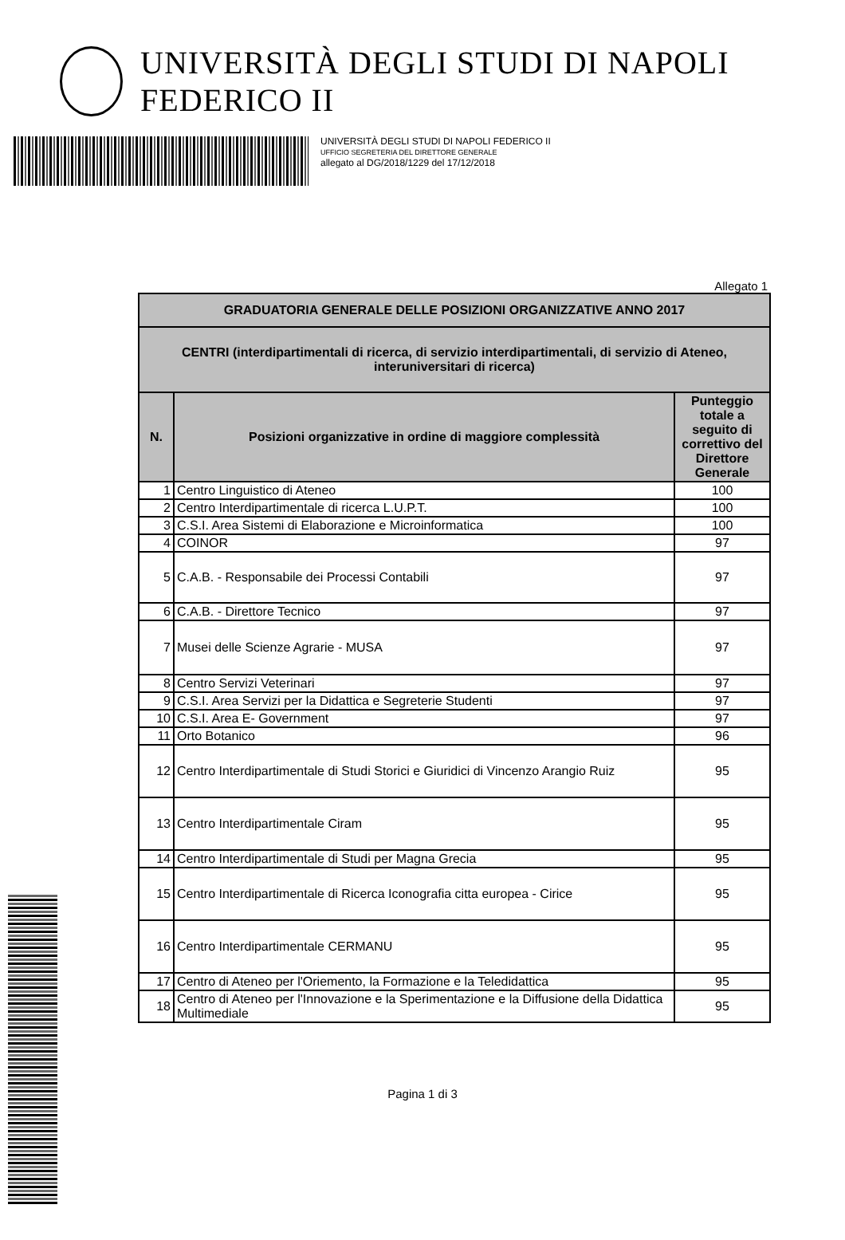UNIVERSITÀ DEGLI STUDI DI NAPOLI FEDERICO II
UNIVERSITÀ DEGLI STUDI DI NAPOLI FEDERICO II
UFFICIO SEGRETERIA DEL DIRETTORE GENERALE
allegato al DG/2018/1229 del 17/12/2018
Allegato 1
| GRADUATORIA GENERALE DELLE POSIZIONI ORGANIZZATIVE ANNO 2017 | | |
| --- | --- | --- |
| CENTRI (interdipartimentali di ricerca, di servizio interdipartimentali, di servizio di Ateneo, interuniversitari di ricerca) | | |
| N. | Posizioni organizzative in ordine di maggiore complessità | Punteggio totale a seguito di correttivo del Direttore Generale |
| 1 | Centro Linguistico di Ateneo | 100 |
| 2 | Centro Interdipartimentale di ricerca L.U.P.T. | 100 |
| 3 | C.S.I. Area Sistemi di Elaborazione e Microinformatica | 100 |
| 4 | COINOR | 97 |
| 5 | C.A.B. - Responsabile dei Processi Contabili | 97 |
| 6 | C.A.B. - Direttore Tecnico | 97 |
| 7 | Musei delle Scienze Agrarie - MUSA | 97 |
| 8 | Centro Servizi Veterinari | 97 |
| 9 | C.S.I. Area Servizi per la Didattica e Segreterie Studenti | 97 |
| 10 | C.S.I. Area E- Government | 97 |
| 11 | Orto Botanico | 96 |
| 12 | Centro Interdipartimentale di Studi Storici e Giuridici di Vincenzo Arangio Ruiz | 95 |
| 13 | Centro Interdipartimentale Ciram | 95 |
| 14 | Centro Interdipartimentale di Studi per Magna Grecia | 95 |
| 15 | Centro Interdipartimentale di Ricerca Iconografia citta europea - Cirice | 95 |
| 16 | Centro Interdipartimentale CERMANU | 95 |
| 17 | Centro di Ateneo per l'Oriemento, la Formazione e la Teledidattica | 95 |
| 18 | Centro di Ateneo per l'Innovazione e la Sperimentazione e la Diffusione della Didattica Multimediale | 95 |
Pagina 1 di 3